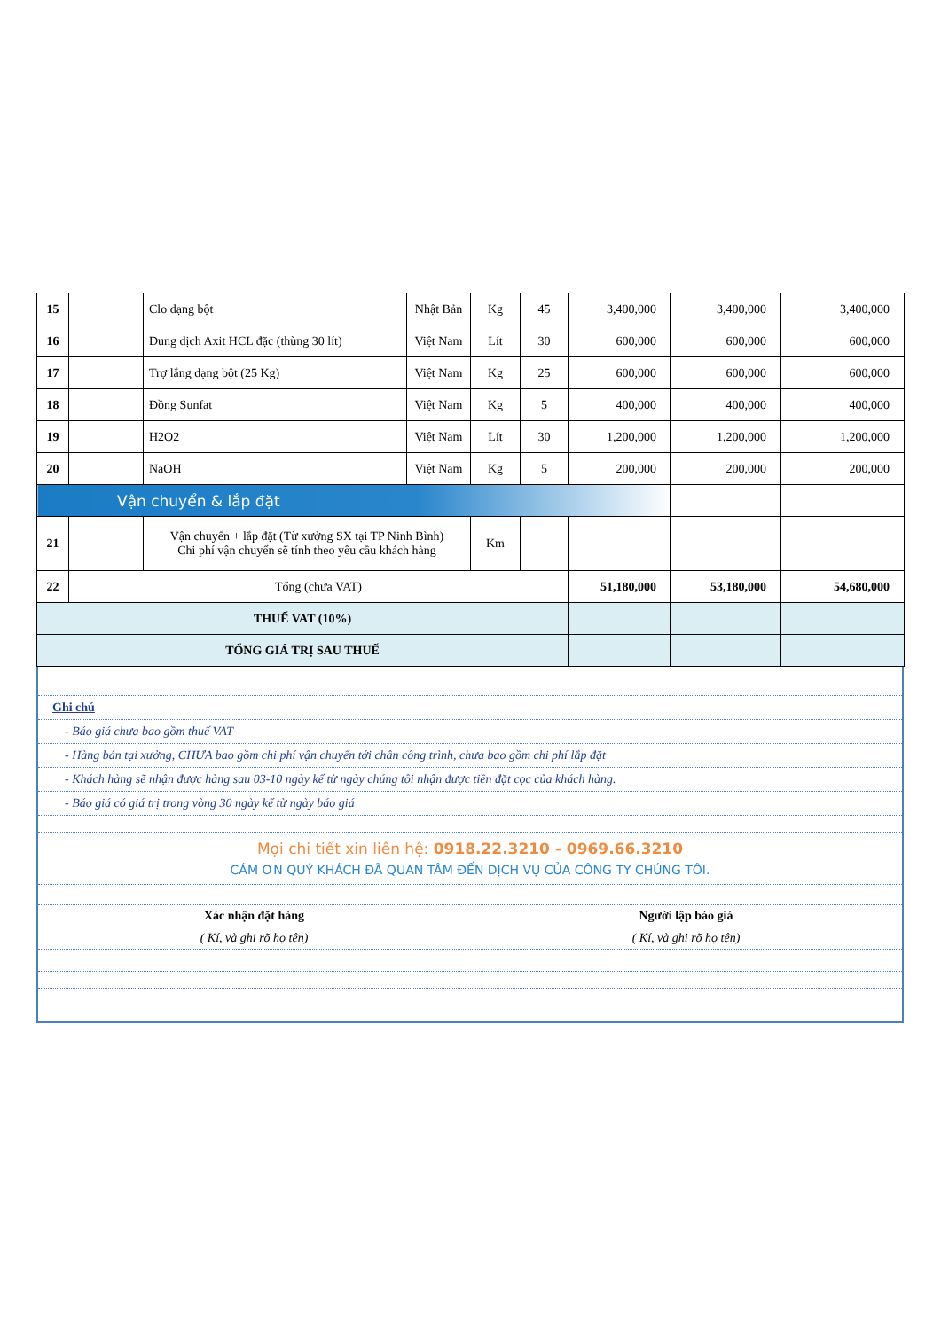| 15 | | Clo dạng bột | Nhật Bản | Kg | 45 | 3,400,000 | 3,400,000 | 3,400,000 |
| 16 | | Dung dịch Axit HCL đặc (thùng 30 lít) | Việt Nam | Lít | 30 | 600,000 | 600,000 | 600,000 |
| 17 | | Trợ lắng dạng bột (25 Kg) | Việt Nam | Kg | 25 | 600,000 | 600,000 | 600,000 |
| 18 | | Đồng Sunfat | Việt Nam | Kg | 5 | 400,000 | 400,000 | 400,000 |
| 19 | | H2O2 | Việt Nam | Lít | 30 | 1,200,000 | 1,200,000 | 1,200,000 |
| 20 | | NaOH | Việt Nam | Kg | 5 | 200,000 | 200,000 | 200,000 |
| Vận chuyển & lắp đặt | | | | | | | | |
| 21 | | Vận chuyển + lắp đặt (Từ xưởng SX tại TP Ninh Bình) Chi phí vận chuyển sẽ tính theo yêu cầu khách hàng | | Km | | | | |
| 22 | Tổng (chưa VAT) | | | | | 51,180,000 | 53,180,000 | 54,680,000 |
| THUẾ VAT (10%) | | | | | | | | |
| TỔNG GIÁ TRỊ SAU THUẾ | | | | | | | | |
Ghi chú
- Báo giá chưa bao gồm thuế VAT
- Hàng bán tại xưởng, CHƯA bao gồm chi phí vận chuyển tới chân công trình, chưa bao gồm chi phí lắp đặt
- Khách hàng sẽ nhận được hàng sau 03-10 ngày kể từ ngày chúng tôi nhận được tiền đặt cọc của khách hàng.
- Báo giá có giá trị trong vòng 30 ngày kể từ ngày báo giá
Mọi chi tiết xin liên hệ: 0918.22.3210 - 0969.66.3210
CÁM ƠN QUÝ KHÁCH ĐÃ QUAN TÂM ĐẾN DỊCH VỤ CỦA CÔNG TY CHÚNG TÔI.
Xác nhận đặt hàng Người lập báo giá
( Kí, và ghi rõ họ tên) ( Kí, và ghi rõ họ tên)